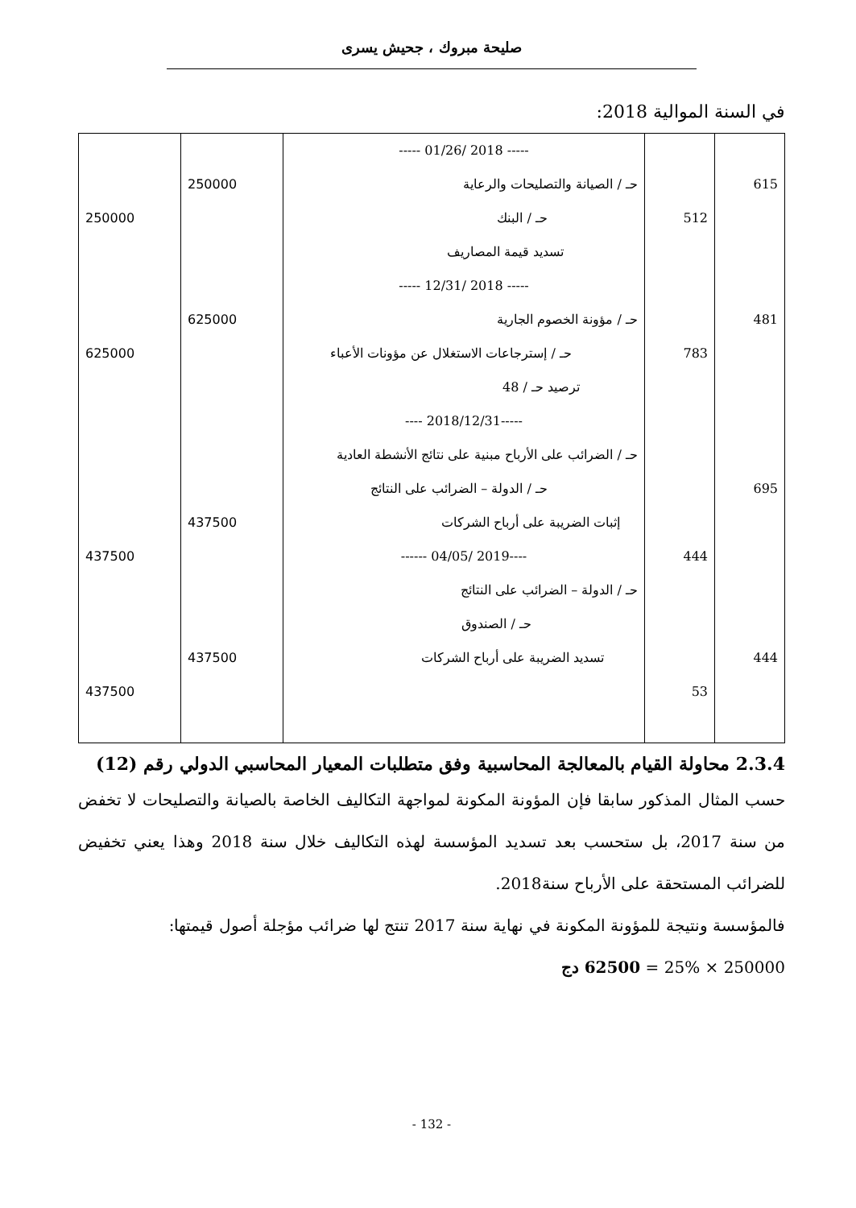صليحة مبروك ، جحيش يسرى
في السنة الموالية 2018:
| | | ----- 2018 /01/26 ----- | | |
| 615 | | حـ / الصيانة والتصليحات والرعاية | 250000 | |
| | 512 | حـ / البنك | | 250000 |
| | | تسديد قيمة المصاريف | | |
| | | ----- 2018 /12/31 ----- | | |
| 481 | | حـ / مؤونة الخصوم الجارية | 625000 | |
| | 783 | حـ / إسترجاعات الاستغلال عن مؤونات الأعباء | | 625000 |
| | | ترصيد حـ / 48 | | |
| | | -----2018/12/31 ---- | | |
| | | حـ / الضرائب على الأرباح مبنية على نتائج الأنشطة العادية | | |
| 695 | | حـ / الدولة – الضرائب على النتائج | | |
| | | إثبات الضريبة على أرباح الشركات | 437500 | |
| | 444 | ----2019 /04/05 ------ | | 437500 |
| | | حـ / الدولة – الضرائب على النتائج | | |
| | | حـ / الصندوق | | |
| 444 | | تسديد الضريبة على أرباح الشركات | 437500 | |
| | 53 | | | 437500 |
2.3.4 محاولة القيام بالمعالجة المحاسبية وفق متطلبات المعيار المحاسبي الدولي رقم (12)
حسب المثال المذكور سابقا فإن المؤونة المكونة لمواجهة التكاليف الخاصة بالصيانة والتصليحات لا تخفض من سنة 2017، بل ستحسب بعد تسديد المؤسسة لهذه التكاليف خلال سنة 2018 وهذا يعني تخفيض للضرائب المستحقة على الأرباح سنة2018.
فالمؤسسة ونتيجة للمؤونة المكونة في نهاية سنة 2017 تنتج لها ضرائب مؤجلة أصول قيمتها:
250000 × 25% = 62500 دج
- 132 -